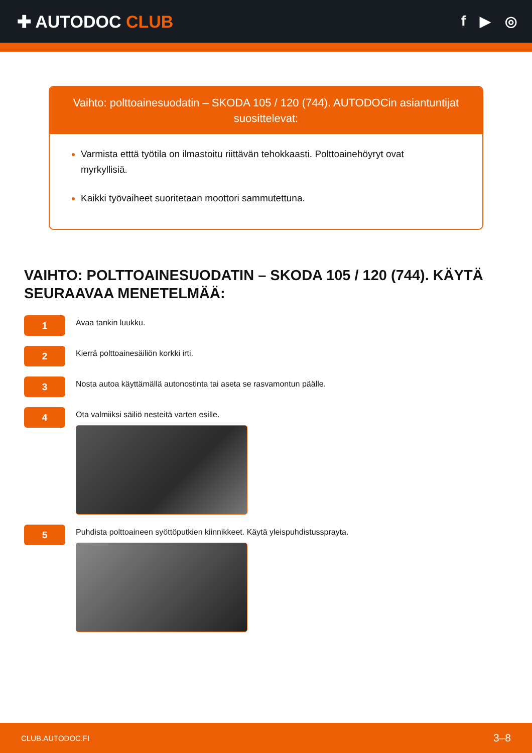✚ AUTODOC CLUB
f ▶ ◎
Vaihto: polttoainesuodatin – SKODA 105 / 120 (744). AUTODOCin asiantuntijat suosittelevat:
Varmista etttä työtila on ilmastoitu riittävän tehokkaasti. Polttoainehöyryt ovat myrkyllisiä.
Kaikki työvaiheet suoritetaan moottori sammutettuna.
VAIHTO: POLTTOAINESUODATIN – SKODA 105 / 120 (744). KÄYTÄ SEURAAVAA MENETELMÄÄ:
1
Avaa tankin luukku.
2
Kierrä polttoainesäiliön korkki irti.
3
Nosta autoa käyttämällä autonostinta tai aseta se rasvamontun päälle.
4
Ota valmiiksi säiliö nesteitä varten esille.
5
Puhdista polttoaineen syöttöputkien kiinnikkeet. Käytä yleispuhdistussprayta.
CLUB.AUTODOC.FI 3–8